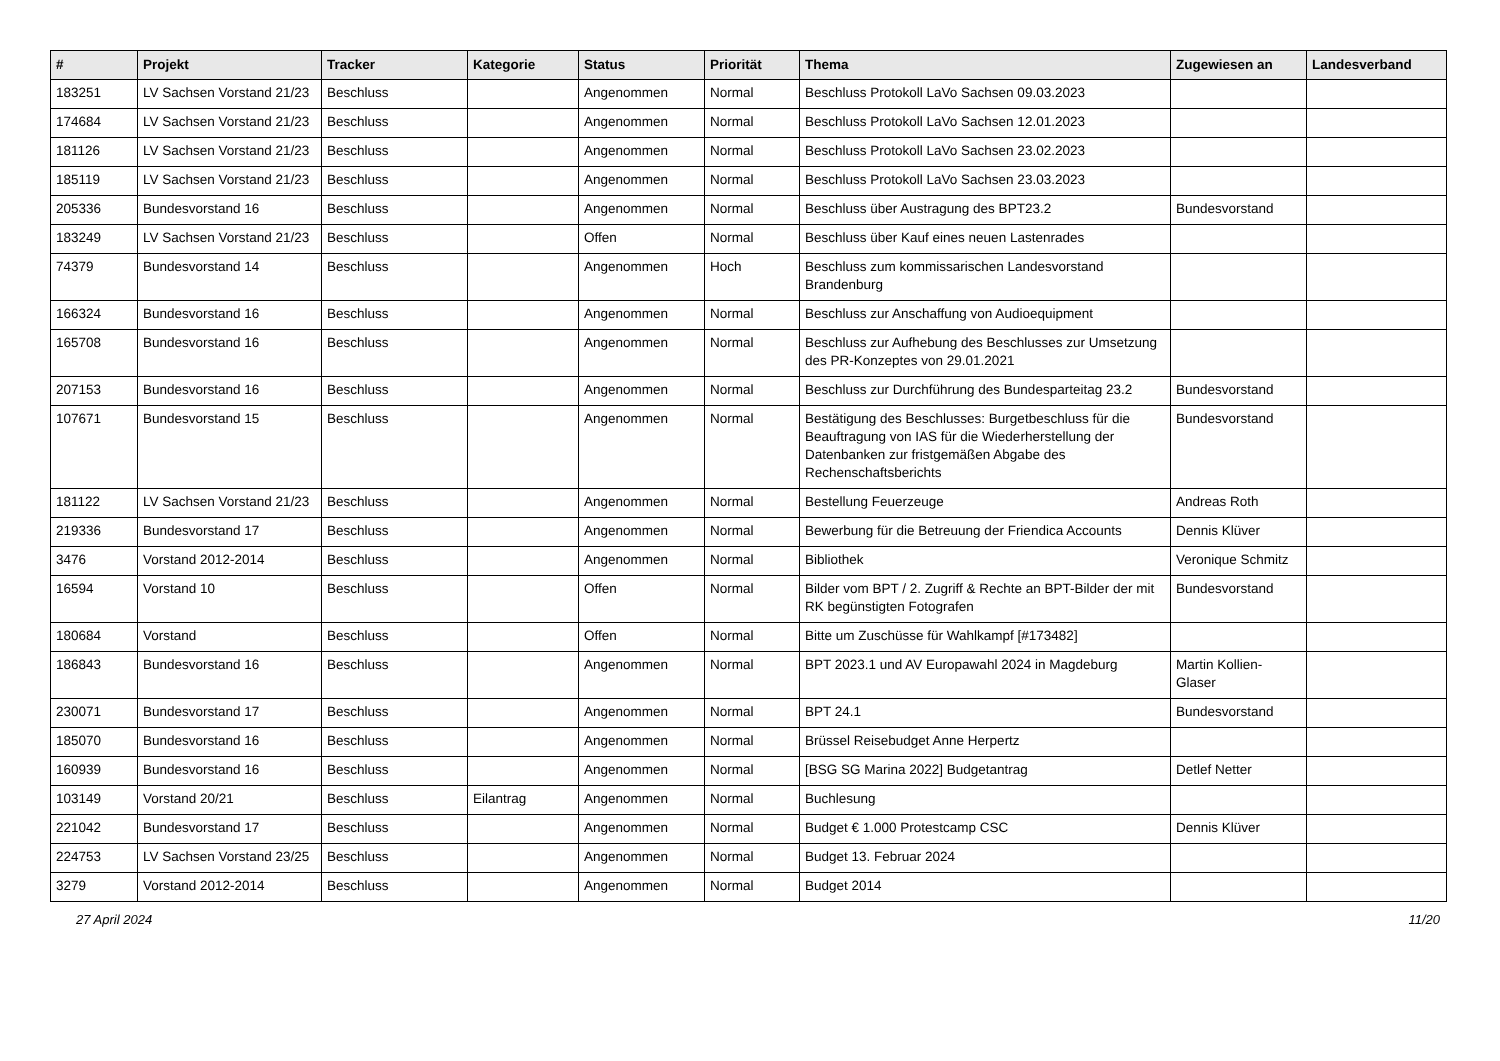| # | Projekt | Tracker | Kategorie | Status | Priorität | Thema | Zugewiesen an | Landesverband |
| --- | --- | --- | --- | --- | --- | --- | --- | --- |
| 183251 | LV Sachsen Vorstand 21/23 | Beschluss | | Angenommen | Normal | Beschluss Protokoll LaVo Sachsen 09.03.2023 | | |
| 174684 | LV Sachsen Vorstand 21/23 | Beschluss | | Angenommen | Normal | Beschluss Protokoll LaVo Sachsen 12.01.2023 | | |
| 181126 | LV Sachsen Vorstand 21/23 | Beschluss | | Angenommen | Normal | Beschluss Protokoll LaVo Sachsen 23.02.2023 | | |
| 185119 | LV Sachsen Vorstand 21/23 | Beschluss | | Angenommen | Normal | Beschluss Protokoll LaVo Sachsen 23.03.2023 | | |
| 205336 | Bundesvorstand 16 | Beschluss | | Angenommen | Normal | Beschluss über Austragung des BPT23.2 | Bundesvorstand | |
| 183249 | LV Sachsen Vorstand 21/23 | Beschluss | | Offen | Normal | Beschluss über Kauf eines neuen Lastenrades | | |
| 74379 | Bundesvorstand 14 | Beschluss | | Angenommen | Hoch | Beschluss zum kommissarischen Landesvorstand Brandenburg | | |
| 166324 | Bundesvorstand 16 | Beschluss | | Angenommen | Normal | Beschluss zur Anschaffung von Audioequipment | | |
| 165708 | Bundesvorstand 16 | Beschluss | | Angenommen | Normal | Beschluss zur Aufhebung des Beschlusses zur Umsetzung des PR-Konzeptes von 29.01.2021 | | |
| 207153 | Bundesvorstand 16 | Beschluss | | Angenommen | Normal | Beschluss zur Durchführung des Bundesparteitag 23.2 | Bundesvorstand | |
| 107671 | Bundesvorstand 15 | Beschluss | | Angenommen | Normal | Bestätigung des Beschlusses: Burgetbeschluss für die Beauftragung von IAS für die Wiederherstellung der Datenbanken zur fristgemäßen Abgabe des Rechenschaftsberichts | Bundesvorstand | |
| 181122 | LV Sachsen Vorstand 21/23 | Beschluss | | Angenommen | Normal | Bestellung Feuerzeuge | Andreas Roth | |
| 219336 | Bundesvorstand 17 | Beschluss | | Angenommen | Normal | Bewerbung für die Betreuung der Friendica Accounts | Dennis Klüver | |
| 3476 | Vorstand 2012-2014 | Beschluss | | Angenommen | Normal | Bibliothek | Veronique Schmitz | |
| 16594 | Vorstand 10 | Beschluss | | Offen | Normal | Bilder vom BPT / 2. Zugriff & Rechte an BPT-Bilder der mit RK begünstigten Fotografen | Bundesvorstand | |
| 180684 | Vorstand | Beschluss | | Offen | Normal | Bitte um Zuschüsse für Wahlkampf [#173482] | | |
| 186843 | Bundesvorstand 16 | Beschluss | | Angenommen | Normal | BPT 2023.1 und AV Europawahl 2024 in Magdeburg | Martin Kollien-Glaser | |
| 230071 | Bundesvorstand 17 | Beschluss | | Angenommen | Normal | BPT 24.1 | Bundesvorstand | |
| 185070 | Bundesvorstand 16 | Beschluss | | Angenommen | Normal | Brüssel Reisebudget Anne Herpertz | | |
| 160939 | Bundesvorstand 16 | Beschluss | | Angenommen | Normal | [BSG SG Marina 2022] Budgetantrag | Detlef Netter | |
| 103149 | Vorstand 20/21 | Beschluss | Eilantrag | Angenommen | Normal | Buchlesung | | |
| 221042 | Bundesvorstand 17 | Beschluss | | Angenommen | Normal | Budget € 1.000 Protestcamp CSC | Dennis Klüver | |
| 224753 | LV Sachsen Vorstand 23/25 | Beschluss | | Angenommen | Normal | Budget 13. Februar 2024 | | |
| 3279 | Vorstand 2012-2014 | Beschluss | | Angenommen | Normal | Budget 2014 | | |
27 April 2024 11/20